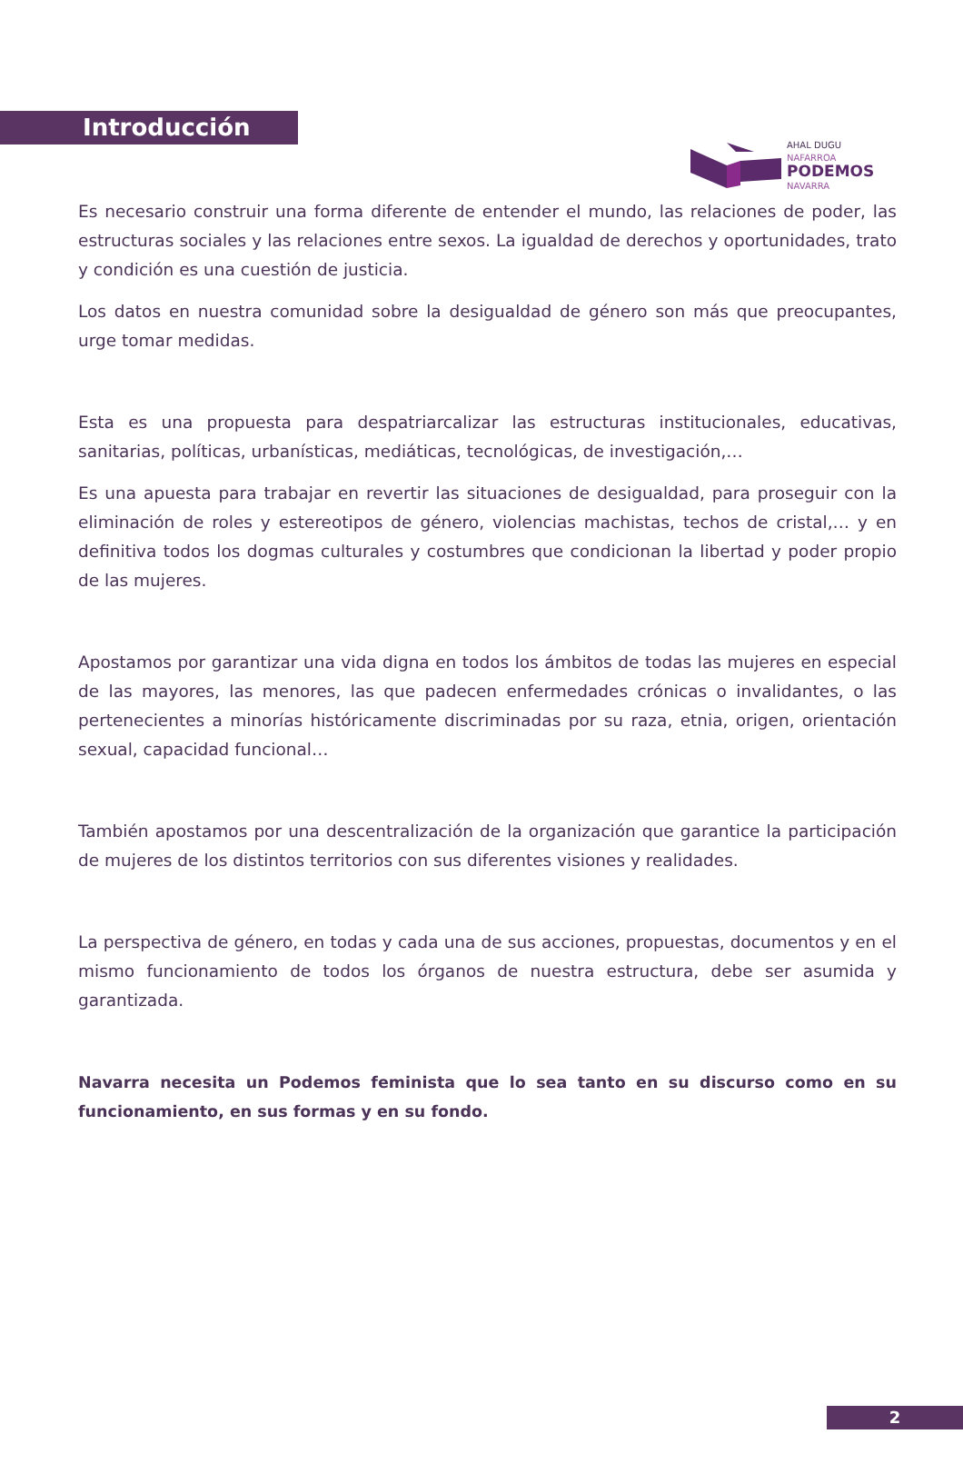AHAL DUGU
NAFARROA
PODEMOS
NAVARRA
Introducción
Es necesario construir una forma diferente de entender el mundo, las relaciones de poder, las estructuras sociales y las relaciones entre sexos. La igualdad de derechos y oportunidades, trato y condición es una cuestión de justicia.
Los datos en nuestra comunidad sobre la desigualdad de género son más que preocupantes, urge tomar medidas.
Esta es una propuesta para despatriarcalizar las estructuras institucionales, educativas, sanitarias, políticas, urbanísticas, mediáticas, tecnológicas, de investigación,…
Es una apuesta para trabajar en revertir las situaciones de desigualdad, para proseguir con la eliminación de roles y estereotipos de género, violencias machistas, techos de cristal,… y en definitiva todos los dogmas culturales y costumbres que condicionan la libertad y poder propio de las mujeres.
Apostamos por garantizar una vida digna en todos los ámbitos de todas las mujeres en especial de las mayores, las menores, las que padecen enfermedades crónicas o invalidantes, o las pertenecientes a minorías históricamente discriminadas por su raza, etnia, origen, orientación sexual, capacidad funcional…
También apostamos por una descentralización de la organización que garantice la participación de mujeres de los distintos territorios con sus diferentes visiones y realidades.
La perspectiva de género, en todas y cada una de sus acciones, propuestas, documentos y en el mismo funcionamiento de todos los órganos de nuestra estructura, debe ser asumida y garantizada.
Navarra necesita un Podemos feminista que lo sea tanto en su discurso como en su funcionamiento, en sus formas y en su fondo.
2